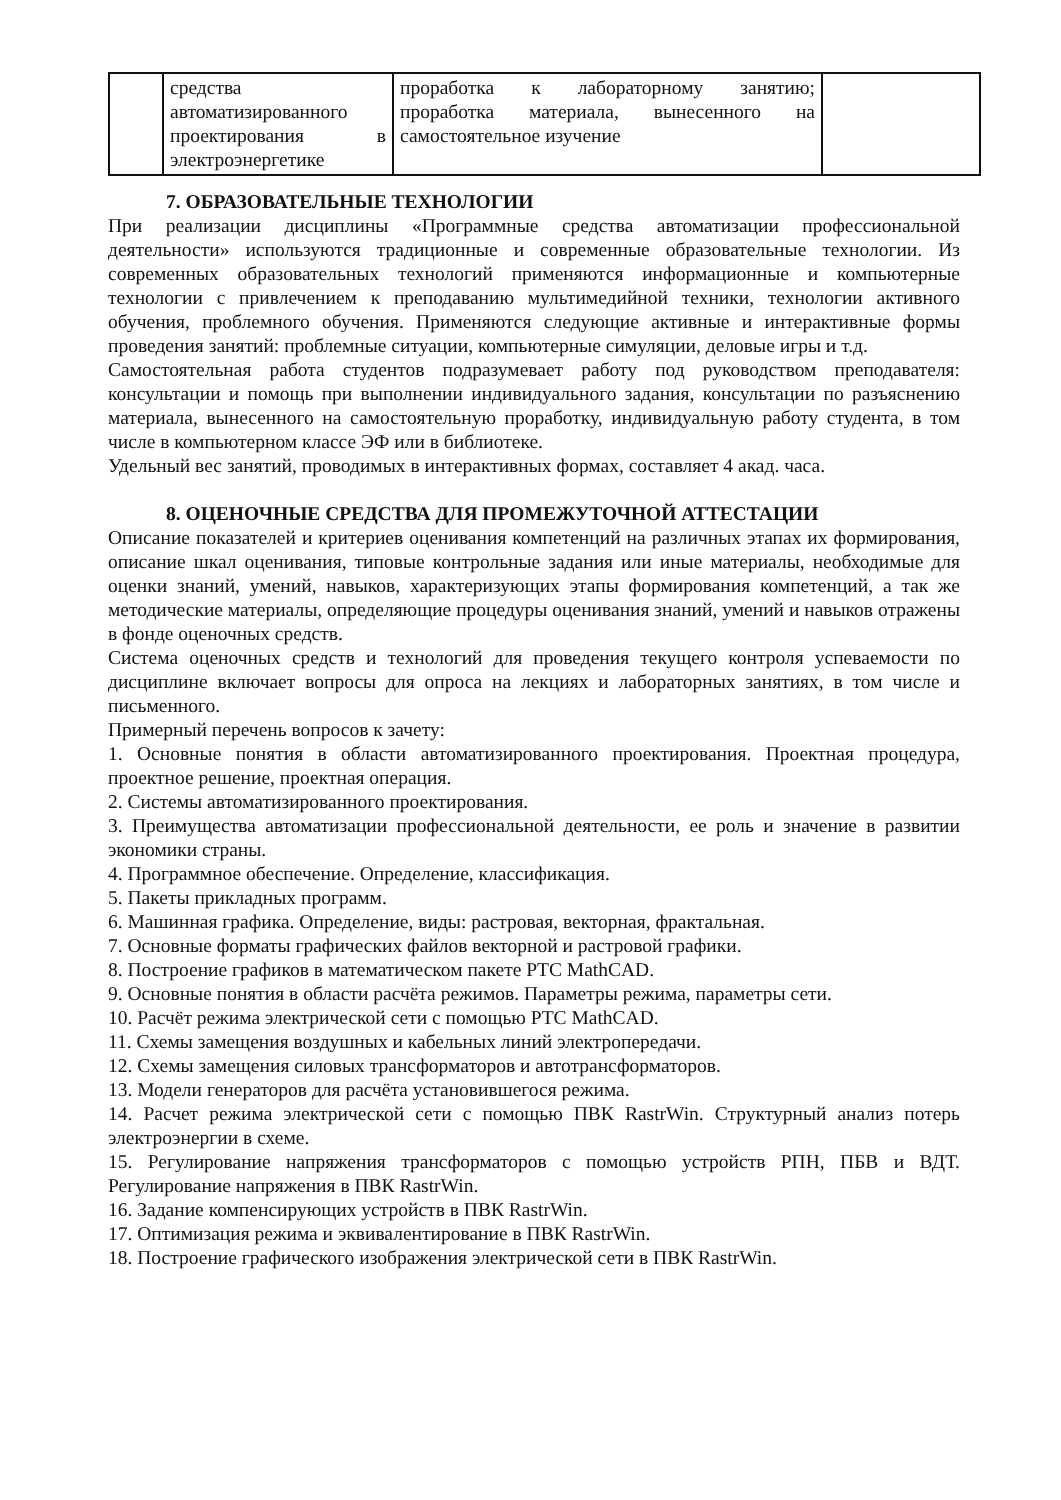| | средства автоматизированного проектирования в электроэнергетике | проработка к лабораторному занятию; проработка материала, вынесенного на самостоятельное изучение | |
7. ОБРАЗОВАТЕЛЬНЫЕ ТЕХНОЛОГИИ
При реализации дисциплины «Программные средства автоматизации профессиональной деятельности» используются традиционные и современные образовательные технологии. Из современных образовательных технологий применяются информационные и компьютерные технологии с привлечением к преподаванию мультимедийной техники, технологии активного обучения, проблемного обучения. Применяются следующие активные и интерактивные формы проведения занятий: проблемные ситуации, компьютерные симуляции, деловые игры и т.д.
Самостоятельная работа студентов подразумевает работу под руководством преподавателя: консультации и помощь при выполнении индивидуального задания, консультации по разъяснению материала, вынесенного на самостоятельную проработку, индивидуальную работу студента, в том числе в компьютерном классе ЭФ или в библиотеке.
Удельный вес занятий, проводимых в интерактивных формах, составляет 4 акад. часа.
8. ОЦЕНОЧНЫЕ СРЕДСТВА ДЛЯ ПРОМЕЖУТОЧНОЙ АТТЕСТАЦИИ
Описание показателей и критериев оценивания компетенций на различных этапах их формирования, описание шкал оценивания, типовые контрольные задания или иные материалы, необходимые для оценки знаний, умений, навыков, характеризующих этапы формирования компетенций, а так же методические материалы, определяющие процедуры оценивания знаний, умений и навыков отражены в фонде оценочных средств.
Система оценочных средств и технологий для проведения текущего контроля успеваемости по дисциплине включает вопросы для опроса на лекциях и лабораторных занятиях, в том числе и письменного.
Примерный перечень вопросов к зачету:
1. Основные понятия в области автоматизированного проектирования. Проектная процедура, проектное решение, проектная операция.
2. Системы автоматизированного проектирования.
3. Преимущества автоматизации профессиональной деятельности, ее роль и значение в развитии экономики страны.
4. Программное обеспечение. Определение, классификация.
5. Пакеты прикладных программ.
6. Машинная графика. Определение, виды: растровая, векторная, фрактальная.
7. Основные форматы графических файлов векторной и растровой графики.
8. Построение графиков в математическом пакете PTC MathCAD.
9. Основные понятия в области расчёта режимов. Параметры режима, параметры сети.
10. Расчёт режима электрической сети с помощью PTC MathCAD.
11. Схемы замещения воздушных и кабельных линий электропередачи.
12. Схемы замещения силовых трансформаторов и автотрансформаторов.
13. Модели генераторов для расчёта установившегося режима.
14. Расчет режима электрической сети с помощью ПВК RastrWin. Структурный анализ потерь электроэнергии в схеме.
15. Регулирование напряжения трансформаторов с помощью устройств РПН, ПБВ и ВДТ. Регулирование напряжения в ПВК RastrWin.
16. Задание компенсирующих устройств в ПВК RastrWin.
17. Оптимизация режима и эквивалентирование в ПВК RastrWin.
18. Построение графического изображения электрической сети в ПВК RastrWin.